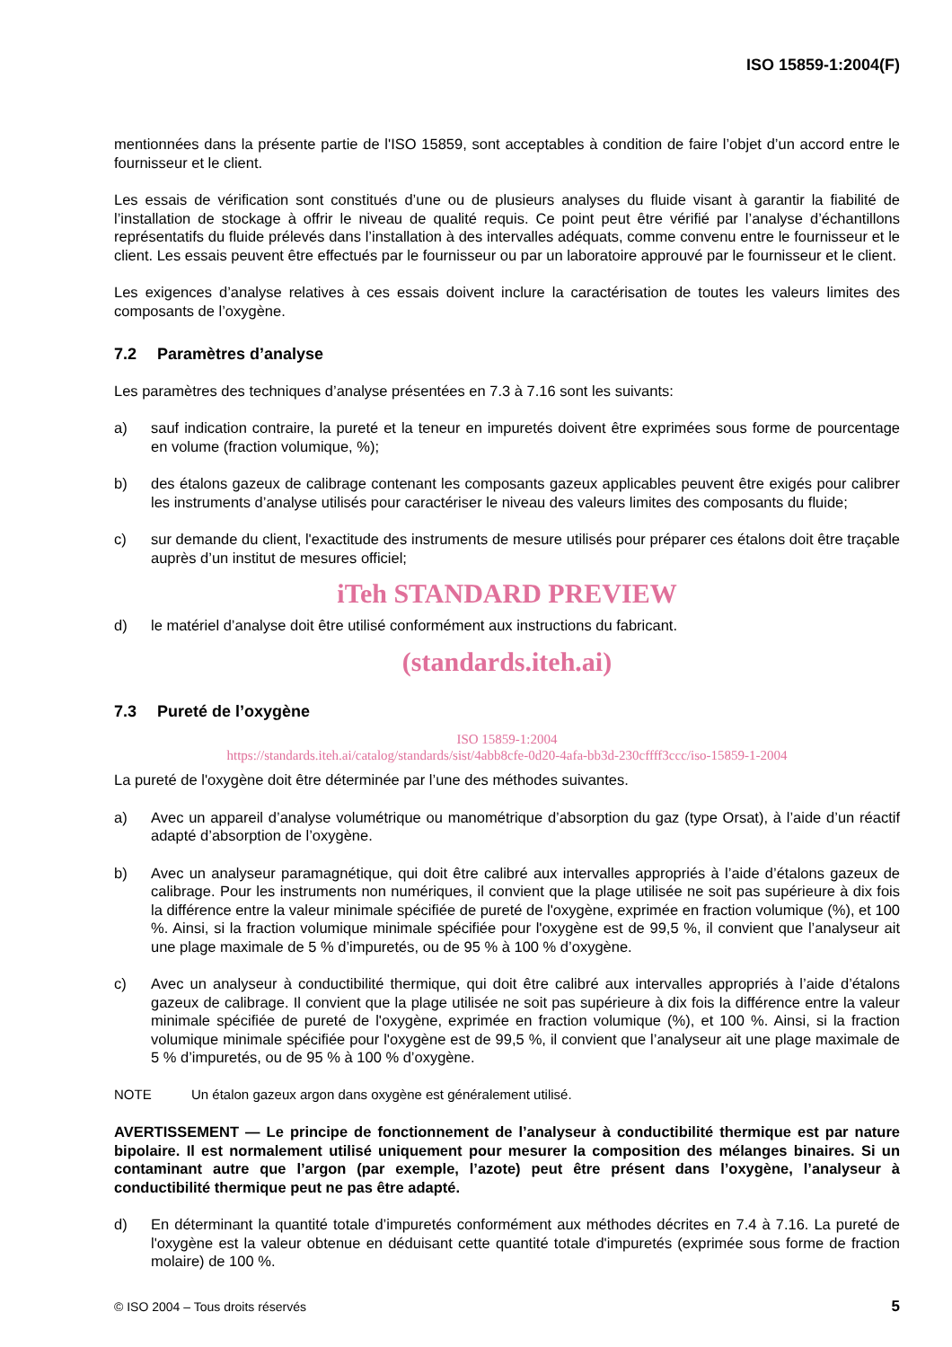ISO 15859-1:2004(F)
mentionnées dans la présente partie de l'ISO 15859, sont acceptables à condition de faire l’objet d’un accord entre le fournisseur et le client.
Les essais de vérification sont constitués d’une ou de plusieurs analyses du fluide visant à garantir la fiabilité de l’installation de stockage à offrir le niveau de qualité requis. Ce point peut être vérifié par l’analyse d’échantillons représentatifs du fluide prélevés dans l’installation à des intervalles adéquats, comme convenu entre le fournisseur et le client. Les essais peuvent être effectués par le fournisseur ou par un laboratoire approuvé par le fournisseur et le client.
Les exigences d’analyse relatives à ces essais doivent inclure la caractérisation de toutes les valeurs limites des composants de l’oxygène.
7.2 Paramètres d’analyse
Les paramètres des techniques d’analyse présentées en 7.3 à 7.16 sont les suivants:
a) sauf indication contraire, la pureté et la teneur en impuretés doivent être exprimées sous forme de pourcentage en volume (fraction volumique, %);
b) des étalons gazeux de calibrage contenant les composants gazeux applicables peuvent être exigés pour calibrer les instruments d’analyse utilisés pour caractériser le niveau des valeurs limites des composants du fluide;
c) sur demande du client, l'exactitude des instruments de mesure utilisés pour préparer ces étalons doit être traçable auprès d’un institut de mesures officiel;
iTeh STANDARD PREVIEW
d) le matériel d’analyse doit être utilisé conformément aux instructions du fabricant.
(standards.iteh.ai)
7.3 Pureté de l’oxygène
ISO 15859-1:2004
https://standards.iteh.ai/catalog/standards/sist/4abb8cfe-0d20-4afa-bb3d-230cffff3ccc/iso-15859-1-2004
La pureté de l'oxygène doit être déterminée par l’une des méthodes suivantes.
a) Avec un appareil d’analyse volumétrique ou manométrique d’absorption du gaz (type Orsat), à l’aide d’un réactif adapté d’absorption de l’oxygène.
b) Avec un analyseur paramagnétique, qui doit être calibré aux intervalles appropriés à l’aide d’étalons gazeux de calibrage. Pour les instruments non numériques, il convient que la plage utilisée ne soit pas supérieure à dix fois la différence entre la valeur minimale spécifiée de pureté de l'oxygène, exprimée en fraction volumique (%), et 100 %. Ainsi, si la fraction volumique minimale spécifiée pour l'oxygène est de 99,5 %, il convient que l’analyseur ait une plage maximale de 5 % d’impuretés, ou de 95 % à 100 % d’oxygène.
c) Avec un analyseur à conductibilité thermique, qui doit être calibré aux intervalles appropriés à l’aide d’étalons gazeux de calibrage. Il convient que la plage utilisée ne soit pas supérieure à dix fois la différence entre la valeur minimale spécifiée de pureté de l'oxygène, exprimée en fraction volumique (%), et 100 %. Ainsi, si la fraction volumique minimale spécifiée pour l'oxygène est de 99,5 %, il convient que l’analyseur ait une plage maximale de 5 % d’impuretés, ou de 95 % à 100 % d’oxygène.
NOTE Un étalon gazeux argon dans oxygène est généralement utilisé.
AVERTISSEMENT — Le principe de fonctionnement de l’analyseur à conductibilité thermique est par nature bipolaire. Il est normalement utilisé uniquement pour mesurer la composition des mélanges binaires. Si un contaminant autre que l’argon (par exemple, l’azote) peut être présent dans l’oxygène, l’analyseur à conductibilité thermique peut ne pas être adapté.
d) En déterminant la quantité totale d’impuretés conformément aux méthodes décrites en 7.4 à 7.16. La pureté de l'oxygène est la valeur obtenue en déduisant cette quantité totale d'impuretés (exprimée sous forme de fraction molaire) de 100 %.
© ISO 2004 – Tous droits réservés 5